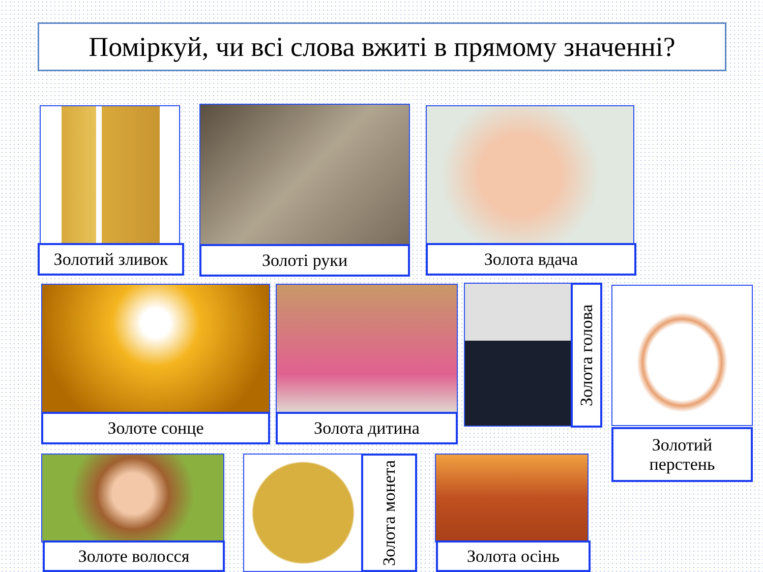Поміркуй, чи всі слова вжиті в прямому значенні?
Золотий зливок Золоті руки Золота вдача
Золоте сонце Золота дитина
Золота голова
Золотий
перстень
Золоте волосся
Золота монета
Золота осінь